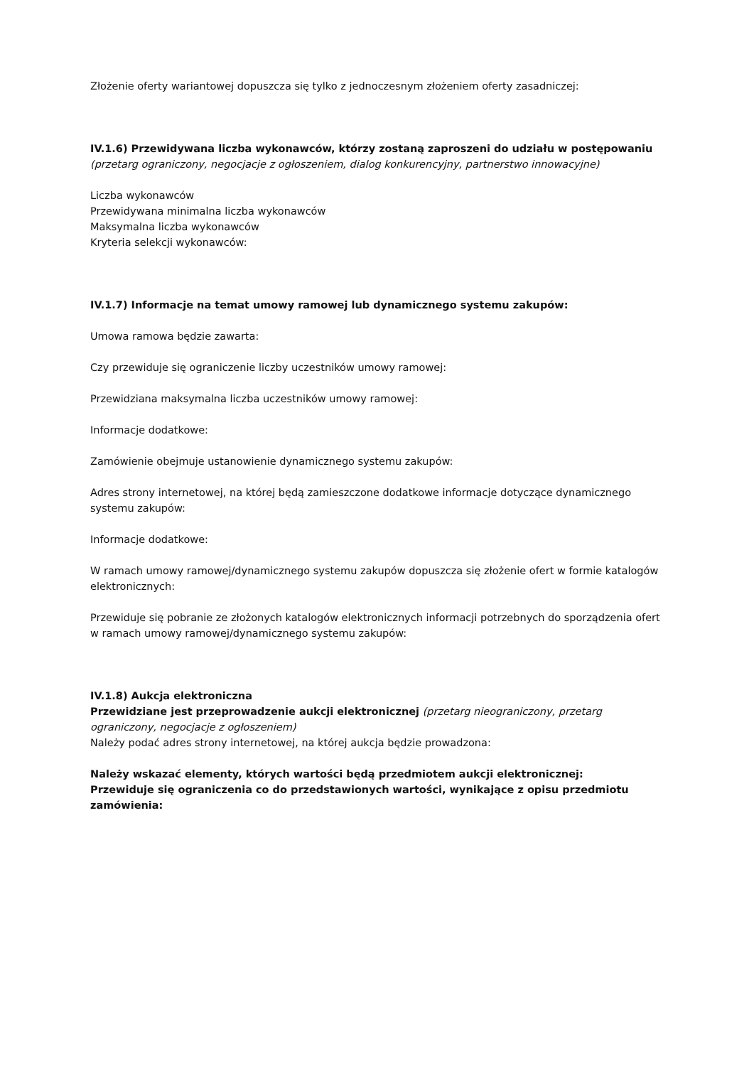Złożenie oferty wariantowej dopuszcza się tylko z jednoczesnym złożeniem oferty zasadniczej:
IV.1.6) Przewidywana liczba wykonawców, którzy zostaną zaproszeni do udziału w postępowaniu
(przetarg ograniczony, negocjacje z ogłoszeniem, dialog konkurencyjny, partnerstwo innowacyjne)
Liczba wykonawców
Przewidywana minimalna liczba wykonawców
Maksymalna liczba wykonawców
Kryteria selekcji wykonawców:
IV.1.7) Informacje na temat umowy ramowej lub dynamicznego systemu zakupów:
Umowa ramowa będzie zawarta:
Czy przewiduje się ograniczenie liczby uczestników umowy ramowej:
Przewidziana maksymalna liczba uczestników umowy ramowej:
Informacje dodatkowe:
Zamówienie obejmuje ustanowienie dynamicznego systemu zakupów:
Adres strony internetowej, na której będą zamieszczone dodatkowe informacje dotyczące dynamicznego systemu zakupów:
Informacje dodatkowe:
W ramach umowy ramowej/dynamicznego systemu zakupów dopuszcza się złożenie ofert w formie katalogów elektronicznych:
Przewiduje się pobranie ze złożonych katalogów elektronicznych informacji potrzebnych do sporządzenia ofert w ramach umowy ramowej/dynamicznego systemu zakupów:
IV.1.8) Aukcja elektroniczna
Przewidziane jest przeprowadzenie aukcji elektronicznej (przetarg nieograniczony, przetarg ograniczony, negocjacje z ogłoszeniem)
Należy podać adres strony internetowej, na której aukcja będzie prowadzona:
Należy wskazać elementy, których wartości będą przedmiotem aukcji elektronicznej:
Przewiduje się ograniczenia co do przedstawionych wartości, wynikające z opisu przedmiotu zamówienia: